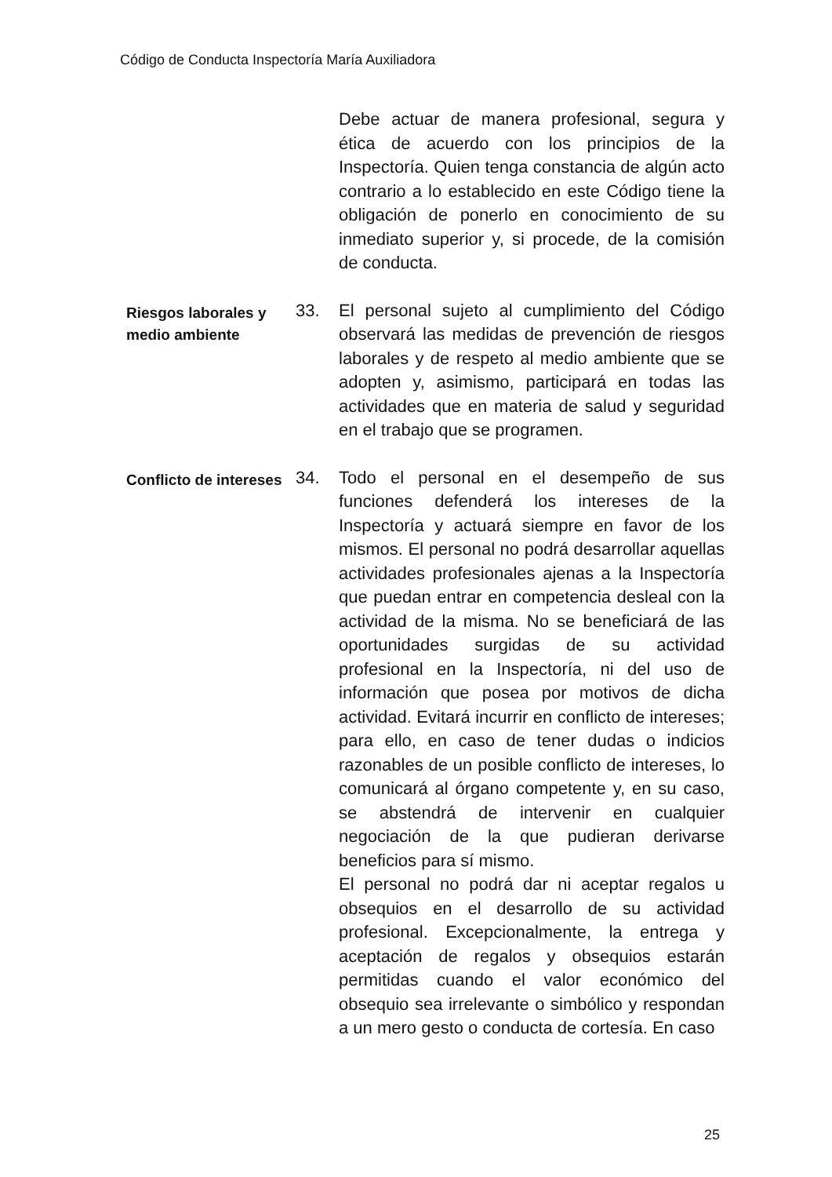Código de Conducta Inspectoría María Auxiliadora
Debe actuar de manera profesional, segura y ética de acuerdo con los principios de la Inspectoría. Quien tenga constancia de algún acto contrario a lo establecido en este Código tiene la obligación de ponerlo en conocimiento de su inmediato superior y, si procede, de la comisión de conducta.
Riesgos laborales y medio ambiente
33. El personal sujeto al cumplimiento del Código observará las medidas de prevención de riesgos laborales y de respeto al medio ambiente que se adopten y, asimismo, participará en todas las actividades que en materia de salud y seguridad en el trabajo que se programen.
Conflicto de intereses
34. Todo el personal en el desempeño de sus funciones defenderá los intereses de la Inspectoría y actuará siempre en favor de los mismos. El personal no podrá desarrollar aquellas actividades profesionales ajenas a la Inspectoría que puedan entrar en competencia desleal con la actividad de la misma. No se beneficiará de las oportunidades surgidas de su actividad profesional en la Inspectoría, ni del uso de información que posea por motivos de dicha actividad. Evitará incurrir en conflicto de intereses; para ello, en caso de tener dudas o indicios razonables de un posible conflicto de intereses, lo comunicará al órgano competente y, en su caso, se abstendrá de intervenir en cualquier negociación de la que pudieran derivarse beneficios para sí mismo.
El personal no podrá dar ni aceptar regalos u obsequios en el desarrollo de su actividad profesional. Excepcionalmente, la entrega y aceptación de regalos y obsequios estarán permitidas cuando el valor económico del obsequio sea irrelevante o simbólico y respondan a un mero gesto o conducta de cortesía. En caso
25